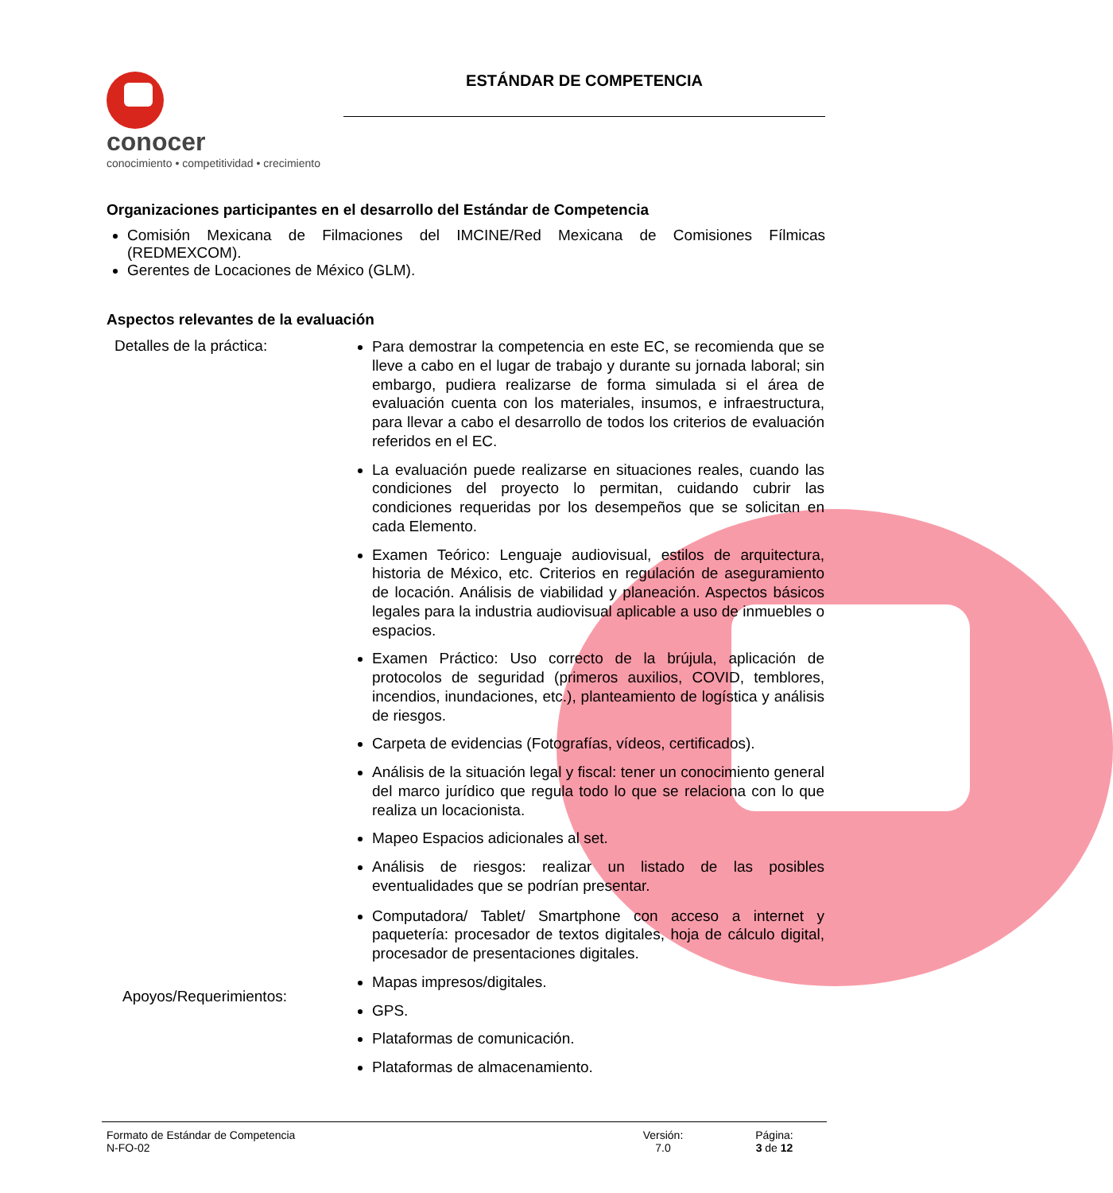conocer
conocimiento • competitividad • crecimiento
ESTÁNDAR DE COMPETENCIA
Organizaciones participantes en el desarrollo del Estándar de Competencia
Comisión Mexicana de Filmaciones del IMCINE/Red Mexicana de Comisiones Fílmicas (REDMEXCOM).
Gerentes de Locaciones de México (GLM).
Aspectos relevantes de la evaluación
| Detalles de la práctica: | Para demostrar la competencia en este EC, se recomienda que se lleve a cabo en el lugar de trabajo y durante su jornada laboral; sin embargo, pudiera realizarse de forma simulada si el área de evaluación cuenta con los materiales, insumos, e infraestructura, para llevar a cabo el desarrollo de todos los criterios de evaluación referidos en el EC. La evaluación puede realizarse en situaciones reales, cuando las condiciones del proyecto lo permitan, cuidando cubrir las condiciones requeridas por los desempeños que se solicitan en cada Elemento. Examen Teórico: Lenguaje audiovisual, estilos de arquitectura, historia de México, etc. Criterios en regulación de aseguramiento de locación. Análisis de viabilidad y planeación. Aspectos básicos legales para la industria audiovisual aplicable a uso de inmuebles o espacios. Examen Práctico: Uso correcto de la brújula, aplicación de protocolos de seguridad (primeros auxilios, COVID, temblores, incendios, inundaciones, etc.), planteamiento de logística y análisis de riesgos. Carpeta de evidencias (Fotografías, vídeos, certificados). Análisis de la situación legal y fiscal: tener un conocimiento general del marco jurídico que regula todo lo que se relaciona con lo que realiza un locacionista. Mapeo Espacios adicionales al set. Análisis de riesgos: realizar un listado de las posibles eventualidades que se podrían presentar. |
| Apoyos/Requerimientos: | Computadora/ Tablet/ Smartphone con acceso a internet y paquetería: procesador de textos digitales, hoja de cálculo digital, procesador de presentaciones digitales. Mapas impresos/digitales. GPS. Plataformas de comunicación. Plataformas de almacenamiento. |
Formato de Estándar de Competencia
N-FO-02
Versión:
7.0
Página:
3 de 12